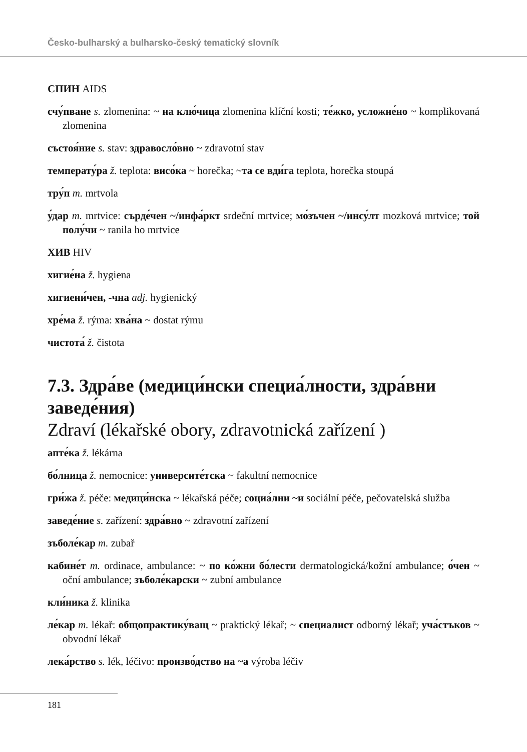Česko-bulharský a bulharsko-český tematický slovník
СПИН AIDS
счу́пване s. zlomenina: ~ на клю́чица zlomenina klíční kosti; те́жко, усложне́но ~ komplikovaná zlomenina
състоя́ние s. stav: здравосло́вно ~ zdravotní stav
температу́ра ž. teplota: висо́ка ~ horečka; ~та се вди́га teplota, horečka stoupá
тру́п m. mrtvola
у́дар m. mrtvice: сърде́чен ~/инфа́ркт srdeční mrtvice; мо́зъчен ~/инсу́лт mozková mrtvice; той полу́чи ~ ranila ho mrtvice
ХИВ HIV
хигие́на ž. hygiena
хигиени́чен, -чна adj. hygienický
хре́ма ž. rýma: хва́на ~ dostat rýmu
чистота́ ž. čistota
7.3. Здра́ве (медици́нски специа́лности, здра́вни заведе́ния)
Zdraví (lékařské obory, zdravotnická zařízení )
апте́ка ž. lékárna
бо́лница ž. nemocnice: университе́тска ~ fakultní nemocnice
гри́жа ž. péče: медици́нска ~ lékařská péče; социа́лни ~и sociální péče, pečovatelská služba
заведе́ние s. zařízení: здра́вно ~ zdravotní zařízení
зъболе́кар m. zubař
кабине́т m. ordinace, ambulance: ~ по ко́жни бо́лести dermatologická/kožní ambulance; о́чен ~ oční ambulance; зъболе́карски ~ zubní ambulance
кли́ника ž. klinika
ле́кар m. lékař: общопрактику́ващ ~ praktický lékař; ~ специалист odborný lékař; уча́стъков ~ obvodní lékař
лека́рство s. lék, léčivo: произво́дство на ~а výroba léčiv
181